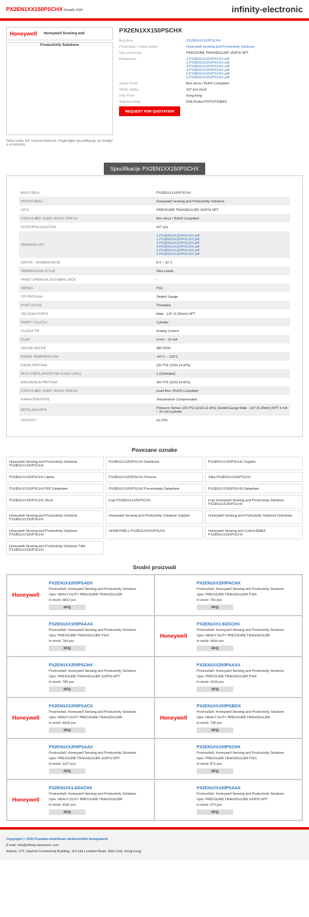PX2EN1XX150PSCHX Details PDF infinity-electronic
Honeywell Honeywell Sensing and
Productivity Solutions
Slika može biti reprezentativna. Pogledajte specifikacije za detalje o proizvodu.
PX2EN1XX150PSCHX
| Broj dela: | PX2EN1XX150PSCHX |
| Proizvođač / robna marka: | Honeywell Sensing and Productivity Solutions |
| Opis proizvoda | PRESSURE TRANSDUCER 150PSI NPT |
| Datasheets: | 1.PX2EN1XX150PSCHX.pdf 2.PX2EN1XX150PSCHX.pdf 3.PX2EN1XX150PSCHX.pdf 4.PX2EN1XX150PSCHX.pdf 5.PX2EN1XX150PSCHX.pdf 6.PX2EN1XX150PSCHX.pdf |
| Status RoHs | Bez olova / RoHS Compliant |
| Stanje zaliha | 927 pcs stock |
| Ship From | hong kong |
| Shipment Way | DHL/Fedex/TNT/UPS/EMS |
REQUEST FOR QUOTATION
Specifikacije PX2EN1XX150PSCHX
| BROJ DELA | PX2EN1XX150PSCHX |
| PROIZVOĐAČ | Honeywell Sensing and Productivity Solutions |
| OPIS | PRESSURE TRANSDUCER 150PSI NPT |
| STATUS BEZ VODE / ROHS STATUS | Bez olova / RoHS Compliant |
| DOSTUPNA KOLIČINA | 927 pcs |
| TEHNIČKI LIST | 1.PX2EN1XX150PSCHX.pdf 2.PX2EN1XX150PSCHX.pdf 3.PX2EN1XX150PSCHX.pdf 4.PX2EN1XX150PSCHX.pdf 5.PX2EN1XX150PSCHX.pdf 6.PX2EN1XX150PSCHX.pdf |
| NAPON - SNABDEVANJE | 8 V ~ 30 V |
| TERMINATION STYLE | Wire Leads |
| PAKET UREĐAJA ZA DOBAVLJAČE | - |
| SERIES | PX2 |
| TIP PRITISKA | Sealed Gauge |
| PORT STYLE | Threaded |
| VELIČINA PORTA | Male - 1/4" (6.35mm) NPT |
| PAKET / SLUČAJ | Cylinder |
| IZLAZNI TIP | Analog Current |
| IZLAZ | 4 mA ~ 20 mA |
| DRUGE NAZIVE | 480-5596 |
| RADNA TEMPERATURA | -40°C ~ 125°C |
| RADNI PRITISAK | 150 PSI (1034.21 kPa) |
| NIVO OSETLJIVOSTI NA VLAGU (MSL) | 1 (Unlimited) |
| MAKSIMALNI PRITISAK | 450 PSI (3102.64 kPa) |
| STATUS BEZ VODE / ROHS STATUS | Lead free / RoHS Compliant |
| KARAKTERISTIKE | Temperature Compensated |
| DETALJAN OPIS | Pressure Sensor 150 PSI (1034.21 kPa) Sealed Gauge Male - 1/4" (6.35mm) NPT 4 mA ~ 20 mA Cylinder |
| TAČNOST | ±0.25% |
Povezane oznake
Honeywell Sensing and Productivity Solutions PX2EN1XX150PSCHX
PX2EN1XX150PSCHX Distributor
PX2EN1XX150PSCHX Supplier
PX2EN1XX150PSCHX Cijena
PX2EN1XX150PSCHX Pictures
Slika PX2EN1XX150PSCHX
PX2EN1XX150PSCHX PDF Datasheet
PX2EN1XX150PSCHX Preuzimanje Datasheet
PX2EN1XX150PSCHX Datasheet
PX2EN1XX150PSCHX Stock
Kupi PX2EN1XX150PSCHX
Kupi Honeywell Sensing and Productivity Solutions PX2EN1XX150PSCHX
Honeywell Sensing and Productivity Solutions PX2EN1XX150PSCHX
Honeywell Sensing and Productivity Solutions Supplier
Honeywell Sensing and Productivity Solutions Distributor
Honeywell Sensing and Productivity Solutions PX2EN1XX150PSCHX
HONEYWELL PX2EN1XX150PSCHX
Honeywell Sensing and Control EMEA PX2EN1XX150PSCHX
Honeywell Sensing and Productivity Solutions T&M PX2EN1XX150PSCHX
Srodni proizvodi
Honeywell
PX2EN1XX200PSADX
Proizvođači: Honeywell Sensing and Productivity Solutions
Opis: HEAVY DUTY PRESSURE TRANSDUCER
In stock: 6802 pcs
RFQ
PX2EN1XX200PACHX
Proizvođači: Honeywell Sensing and Productivity Solutions
Opis: PRESSURE TRANSDUCER PSIA
In stock: 756 pcs
RFQ
PX2EN1XX100PAAAX
Proizvođači: Honeywell Sensing and Productivity Solutions
Opis: PRESSURE TRANSDUCER PSIA
In stock: 784 pcs
RFQ
Honeywell
PX2EN1XX1.6GSCHX
Proizvođači: Honeywell Sensing and Productivity Solutions
Opis: HEAVY DUTY PRESSURE TRANSDUCER
In stock: 4994 pcs
RFQ
PX2EN1XX200PSCHX
Proizvođači: Honeywell Sensing and Productivity Solutions
Opis: PRESSURE TRANSDUCER 200PSI NPT
In stock: 785 pcs
RFQ
PX2EN1XX250PAAAX
Proizvođači: Honeywell Sensing and Productivity Solutions
Opis: PRESSURE TRANSDUCER PSIA
In stock: 3169 pcs
RFQ
Honeywell
PX2EN1XX200PSACX
Proizvođači: Honeywell Sensing and Productivity Solutions
Opis: HEAVY DUTY PRESSURE TRANSDUCER
In stock: 4418 pcs
RFQ
Honeywell
PX2EN1XX150PSBGX
Proizvođači: Honeywell Sensing and Productivity Solutions
Opis: HEAVY DUTY PRESSURE TRANSDUCER
In stock: 738 pcs
RFQ
PX2EN1XX200PSAAX
Proizvođači: Honeywell Sensing and Productivity Solutions
Opis: PRESSURE TRANSDUCER 200PSI NPT
In stock: 1107 pcs
RFQ
PX2EN1XX100PSCHX
Proizvođači: Honeywell Sensing and Productivity Solutions
Opis: PRESSURE TRANSDUCER PSIS
In stock: 872 pcs
RFQ
Honeywell
PX2EN1XX1.6GACHX
Proizvođači: Honeywell Sensing and Productivity Solutions
Opis: HEAVY DUTY PRESSURE TRANSDUCER
In stock: 4340 pcs
RFQ
PX2EN1XX100PSAAX
Proizvođači: Honeywell Sensing and Productivity Solutions
Opis: PRESSURE TRANSDUCER 100PSI NPT
In stock: 973 pcs
RFQ
Copyright © 2020 Pouzdan distributer elektroničkih komponenti
E-mail: Info@infinity-electronic.com
Adresa: 17F, Gaylord Commercial Building, 114-118 Lockhart Road, Wan Chai, Hong Kong